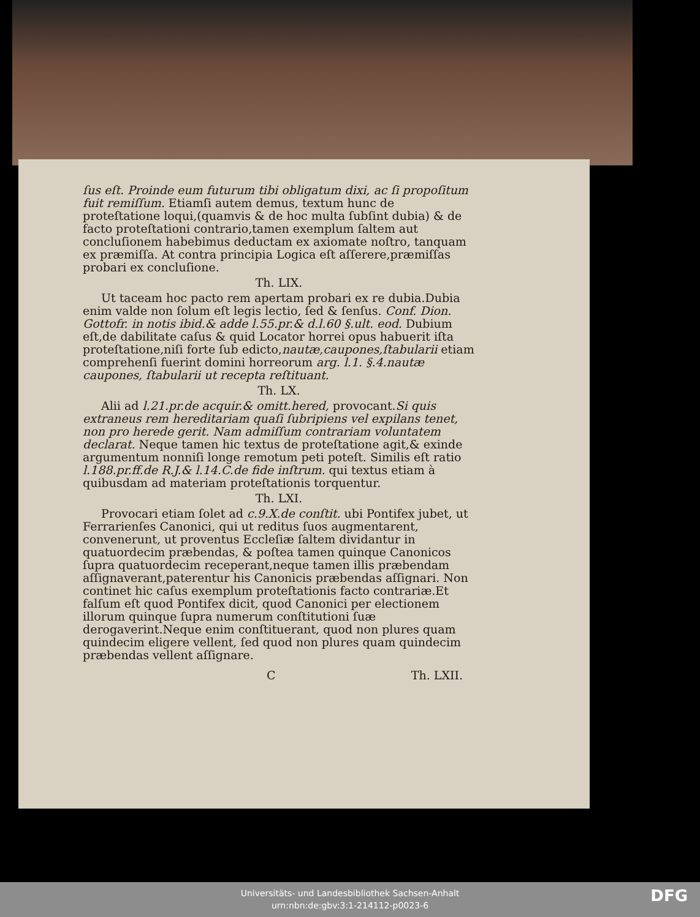ſus eſt. Proinde eum futurum tibi obligatum dixi, ac ſi propoſitum fuit remiſſum. Etiamſi autem demus, textum hunc de proteſtatione loqui,(quamvis & de hoc multa ſubſint dubia) & de facto proteſtationi contrario,tamen exemplum ſaltem aut concluſionem habebimus deductam ex axiomate noſtro, tanquam ex præmiſſa. At contra principia Logica eſt aſſerere,præmiſſas probari ex concluſione.
Th. LIX.
Ut taceam hoc pacto rem apertam probari ex re dubia.Dubia enim valde non ſolum eſt legis lectio, ſed & ſenſus. Conf. Dion. Gottofr. in notis ibid.& adde l.55.pr.& d.l.60 §.ult. eod. Dubium eſt,de dabilitate caſus & quid Locator horrei opus habuerit iſta proteſtatione,niſi forte ſub edicto,nautæ,caupones,ſtabularii etiam comprehenſi fuerint domini horreorum arg. l.1. §.4.nautæ caupones, ſtabularii ut recepta reſtituant.
Th. LX.
Alii ad l.21.pr.de acquir.& omitt.hered, provocant.Si quis extraneus rem hereditariam quaſi ſubripiens vel expilans tenet, non pro herede gerit. Nam admiſſum contrariam voluntatem declarat. Neque tamen hic textus de proteſtatione agit,& exinde argumentum nonniſi longe remotum peti poteſt. Similis eſt ratio l.188.pr.ff.de R.J.& l.14.C.de fide inſtrum. qui textus etiam à quibusdam ad materiam proteſtationis torquentur.
Th. LXI.
Provocari etiam ſolet ad c.9.X.de conſtit. ubi Pontifex jubet, ut Ferrarienſes Canonici, qui ut reditus ſuos augmentarent, convenerunt, ut proventus Eccleſiæ ſaltem dividantur in quatuordecim præbendas, & poſtea tamen quinque Canonicos ſupra quatuordecim receperant,neque tamen illis præbendam aſſignaverant,paterentur his Canonicis præbendas aſſignari. Non continet hic caſus exemplum proteſtationis facto contrariæ.Et falſum eſt quod Pontifex dicit, quod Canonici per electionem illorum quinque ſupra numerum conſtitutioni ſuæ derogaverint.Neque enim conſtituerant, quod non plures quam quindecim eligere vellent, ſed quod non plures quam quindecim præbendas vellent aſſignare.
C Th. LXII.
Universitäts- und Landesbibliothek Sachsen-Anhalt
urn:nbn:de:gbv:3:1-214112-p0023-6
DFG